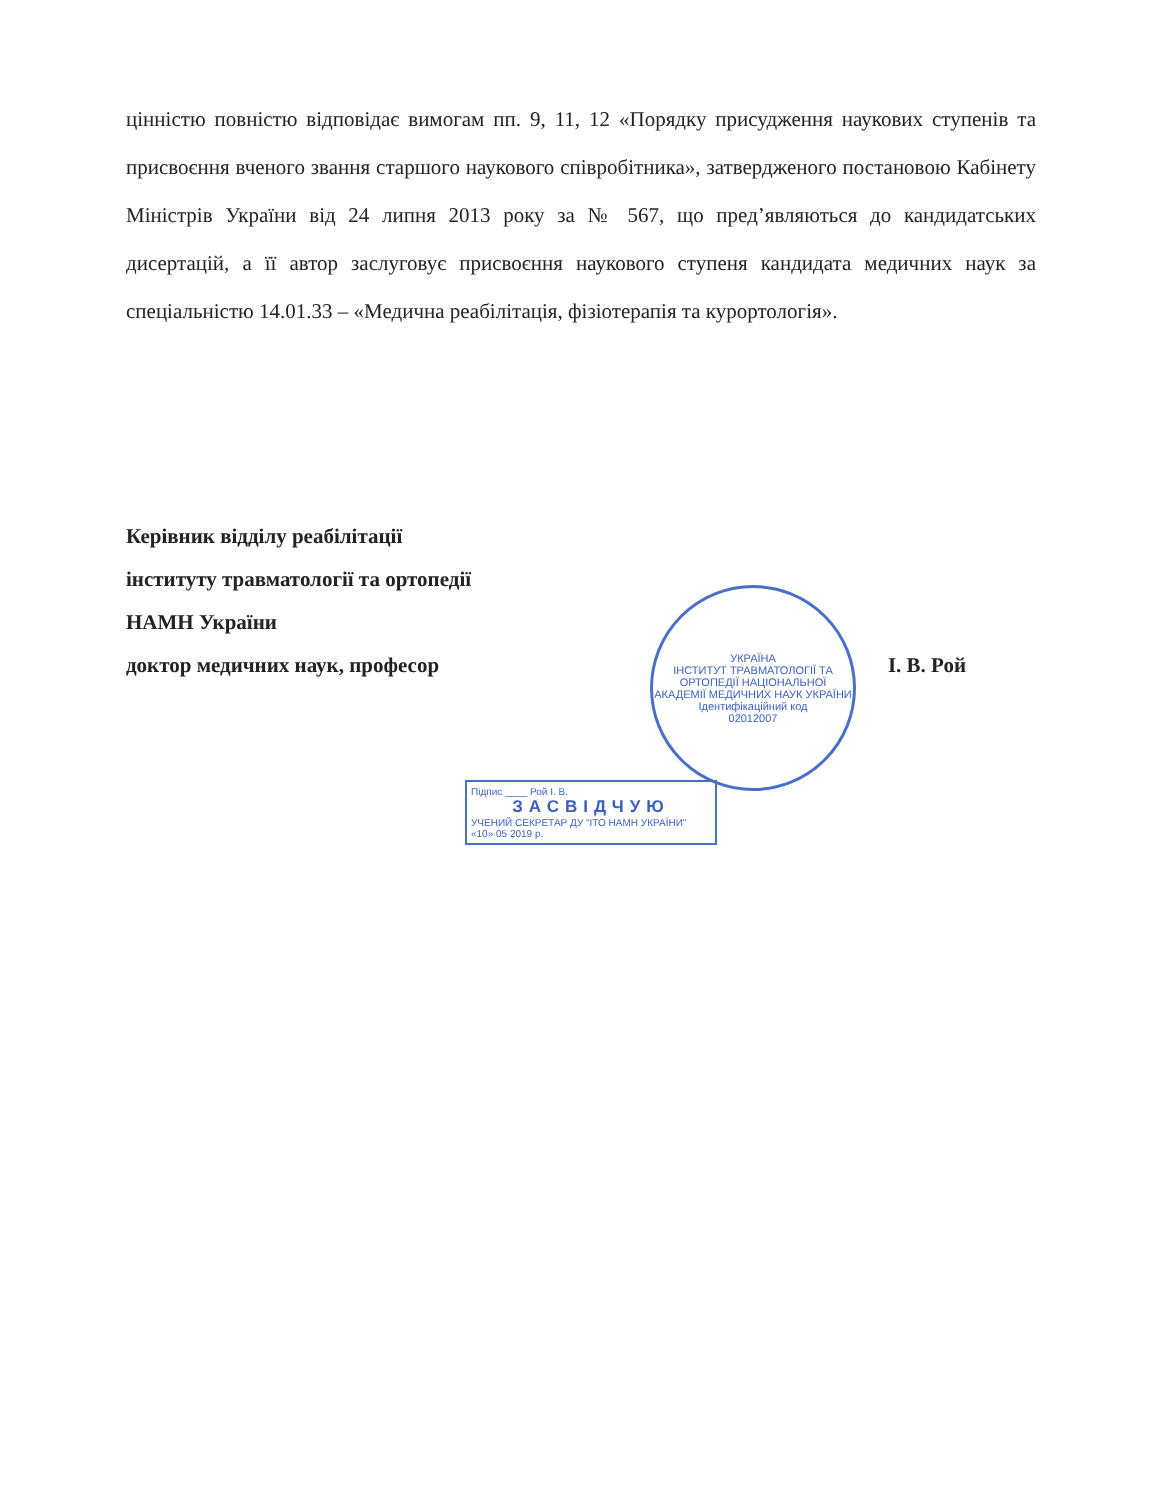цінністю повністю відповідає вимогам пп. 9, 11, 12 «Порядку присудження наукових ступенів та присвоєння вченого звання старшого наукового співробітника», затвердженого постановою Кабінету Міністрів України від 24 липня 2013 року за № 567, що пред’являються до кандидатських дисертацій, а її автор заслуговує присвоєння наукового ступеня кандидата медичних наук за спеціальністю 14.01.33 – «Медична реабілітація, фізіотерапія та курортологія».
Керівник відділу реабілітації
інституту травматології та ортопедії
НАМН України
доктор медичних наук, професор І. В. Рой
УКРАЇНА
ІНСТИТУТ ТРАВМАТОЛОГІЇ ТА ОРТОПЕДІЇ НАЦІОНАЛЬНОЇ АКАДЕМІЇ МЕДИЧНИХ НАУК УКРАЇНИ
Ідентифікаційний код
02012007
Підпис ____ Рой І. В.
ЗАСВІДЧУЮ
УЧЕНИЙ СЕКРЕТАР ДУ "ІТО НАМН УКРАЇНИ"
«10» 05 2019 р.